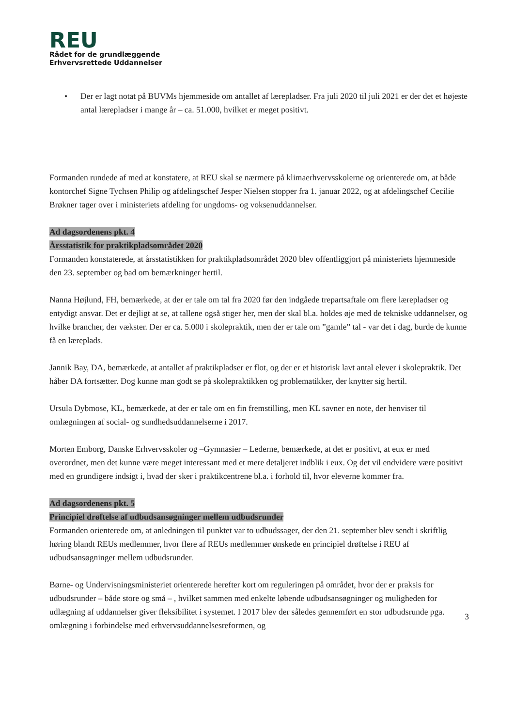REU
Rådet for de grundlæggende
Erhvervsrettede Uddannelser
• Der er lagt notat på BUVMs hjemmeside om antallet af lærepladser. Fra juli 2020 til juli 2021 er der det et højeste antal lærepladser i mange år – ca. 51.000, hvilket er meget positivt.
Formanden rundede af med at konstatere, at REU skal se nærmere på klimaerhvervsskolerne og orienterede om, at både kontorchef Signe Tychsen Philip og afdelingschef Jesper Nielsen stopper fra 1. januar 2022, og at afdelingschef Cecilie Brøkner tager over i ministeriets afdeling for ungdoms- og voksenuddannelser.
Ad dagsordenens pkt. 4
Årsstatistik for praktikpladsområdet 2020
Formanden konstaterede, at årsstatistikken for praktikpladsområdet 2020 blev offentliggjort på ministeriets hjemmeside den 23. september og bad om bemærkninger hertil.
Nanna Højlund, FH, bemærkede, at der er tale om tal fra 2020 før den indgåede trepartsaftale om flere lærepladser og entydigt ansvar. Det er dejligt at se, at tallene også stiger her, men der skal bl.a. holdes øje med de tekniske uddannelser, og hvilke brancher, der vækster. Der er ca. 5.000 i skolepraktik, men der er tale om ”gamle” tal - var det i dag, burde de kunne få en læreplads.
Jannik Bay, DA, bemærkede, at antallet af praktikpladser er flot, og der er et historisk lavt antal elever i skolepraktik. Det håber DA fortsætter. Dog kunne man godt se på skolepraktikken og problematikker, der knytter sig hertil.
Ursula Dybmose, KL, bemærkede, at der er tale om en fin fremstilling, men KL savner en note, der henviser til omlægningen af social- og sundhedsuddannelserne i 2017.
Morten Emborg, Danske Erhvervsskoler og –Gymnasier – Lederne, bemærkede, at det er positivt, at eux er med overordnet, men det kunne være meget interessant med et mere detaljeret indblik i eux. Og det vil endvidere være positivt med en grundigere indsigt i, hvad der sker i praktikcentrene bl.a. i forhold til, hvor eleverne kommer fra.
Ad dagsordenens pkt. 5
Principiel drøftelse af udbudsansøgninger mellem udbudsrunder
Formanden orienterede om, at anledningen til punktet var to udbudssager, der den 21. september blev sendt i skriftlig høring blandt REUs medlemmer, hvor flere af REUs medlemmer ønskede en principiel drøftelse i REU af udbudsansøgninger mellem udbudsrunder.
Børne- og Undervisningsministeriet orienterede herefter kort om reguleringen på området, hvor der er praksis for udbudsrunder – både store og små – , hvilket sammen med enkelte løbende udbudsansøgninger og muligheden for udlægning af uddannelser giver fleksibilitet i systemet. I 2017 blev der således gennemført en stor udbudsrunde pga. omlægning i forbindelse med erhvervsuddannelsesreformen, og
3